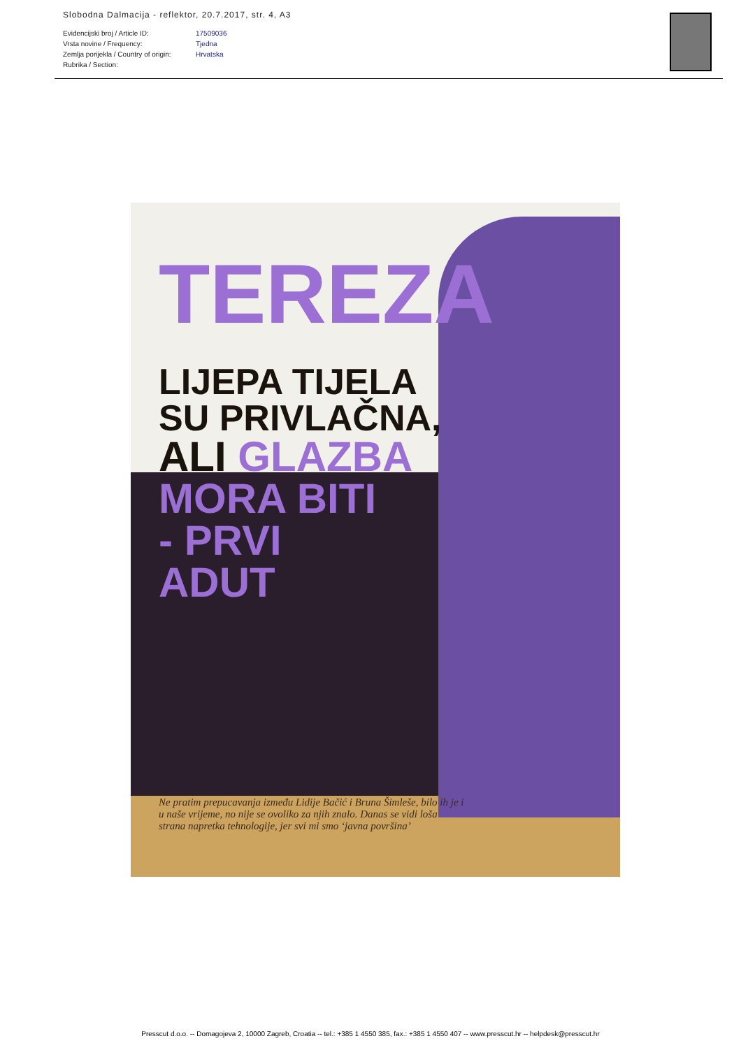Slobodna Dalmacija - reflektor, 20.7.2017, str. 4, A3
Evidencijski broj / Article ID: 17509036
Vrsta novine / Frequency: Tjedna
Zemlja porijekla / Country of origin: Hrvatska
Rubrika / Section:
TEREZA
LIJEPA TIJELA
SU PRIVLAČNA,
ALI GLAZBA
MORA BITI
- PRVI
ADUT
Ne pratim prepucavanja između Lidije Bačić i Bruna Šimleše, bilo ih je i u naše vrijeme, no nije se ovoliko za njih znalo. Danas se vidi loša strana napretka tehnologije, jer svi mi smo ‘javna površina’
Presscut d.o.o. -- Domagojeva 2, 10000 Zagreb, Croatia -- tel.: +385 1 4550 385, fax.: +385 1 4550 407 -- www.presscut.hr -- helpdesk@presscut.hr